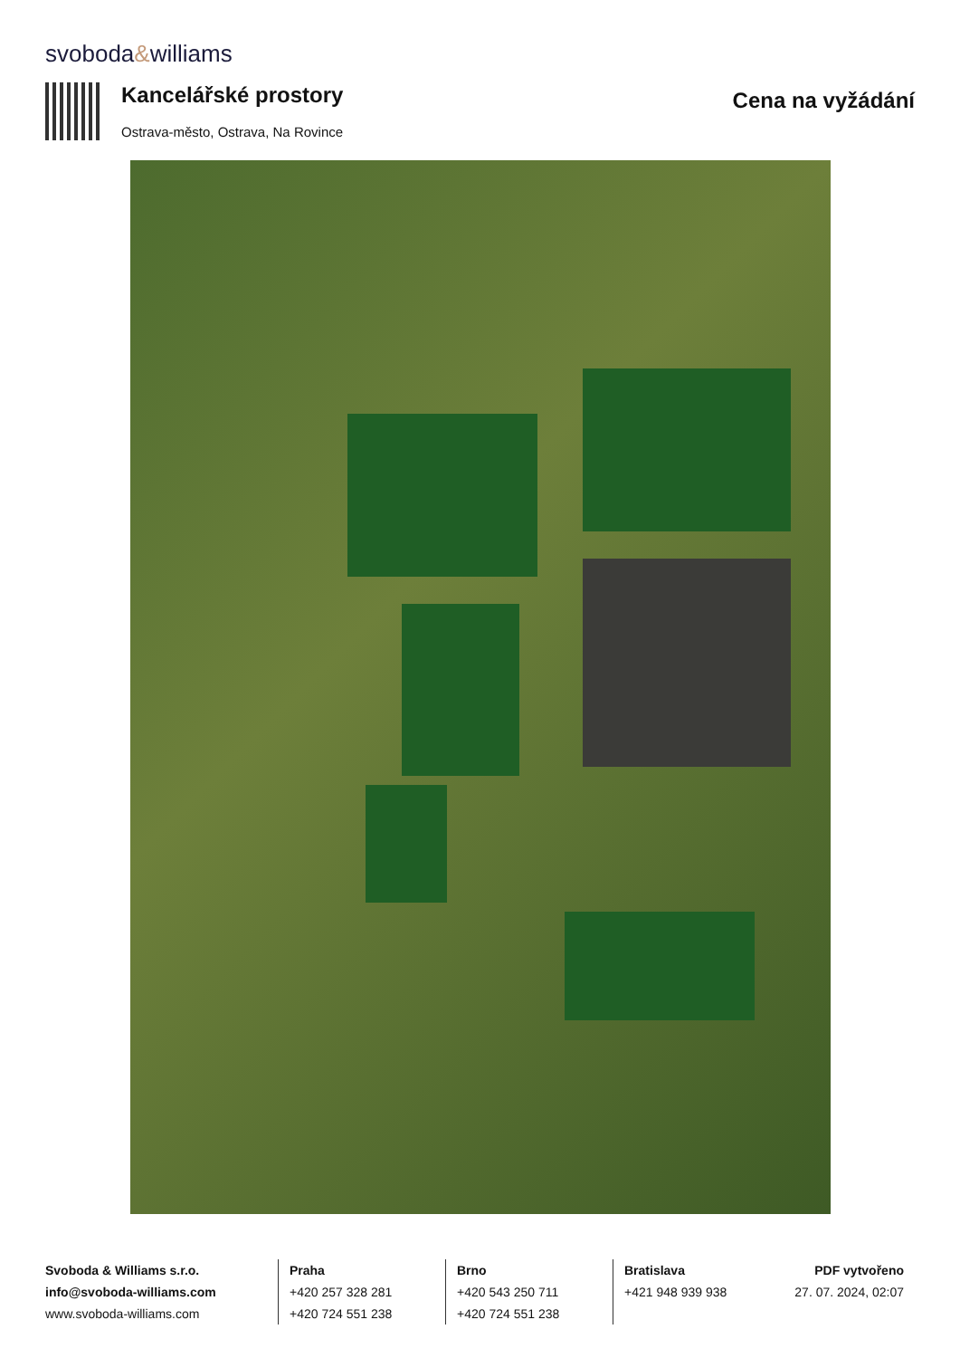svoboda&williams
Kancelářské prostory
Ostrava-město, Ostrava, Na Rovince
Cena na vyžádání
Svoboda & Williams s.r.o.
info@svoboda-williams.com
www.svoboda-williams.com
Praha
+420 257 328 281
+420 724 551 238
Brno
+420 543 250 711
+420 724 551 238
Bratislava
+421 948 939 938
PDF vytvořeno
27. 07. 2024, 02:07